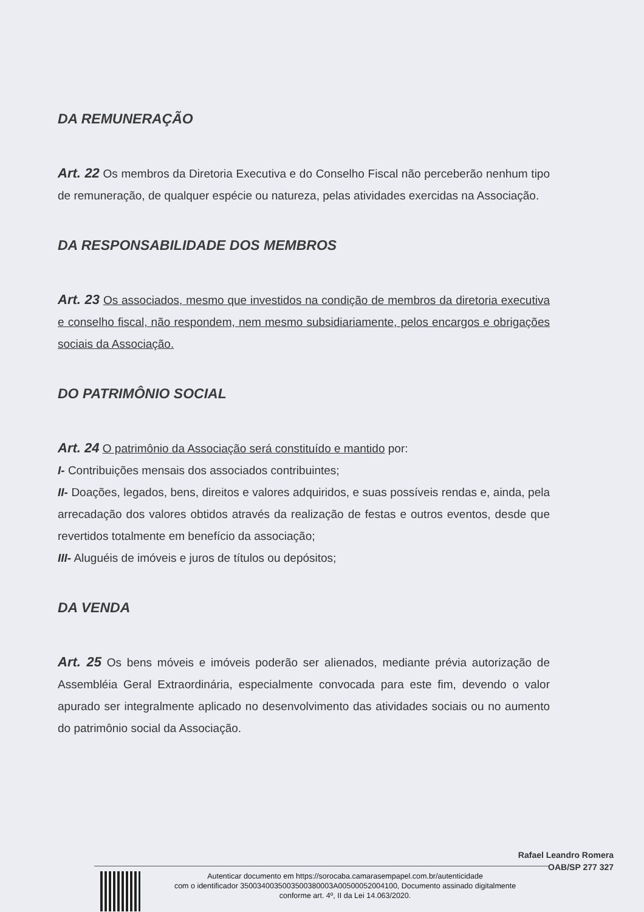DA REMUNERAÇÃO
Art. 22 Os membros da Diretoria Executiva e do Conselho Fiscal não perceberão nenhum tipo de remuneração, de qualquer espécie ou natureza, pelas atividades exercidas na Associação.
DA RESPONSABILIDADE DOS MEMBROS
Art. 23 Os associados, mesmo que investidos na condição de membros da diretoria executiva e conselho fiscal, não respondem, nem mesmo subsidiariamente, pelos encargos e obrigações sociais da Associação.
DO PATRIMÔNIO SOCIAL
Art. 24 O patrimônio da Associação será constituído e mantido por:
I- Contribuições mensais dos associados contribuintes;
II- Doações, legados, bens, direitos e valores adquiridos, e suas possíveis rendas e, ainda, pela arrecadação dos valores obtidos através da realização de festas e outros eventos, desde que revertidos totalmente em benefício da associação;
III- Aluguéis de imóveis e juros de títulos ou depósitos;
DA VENDA
Art. 25 Os bens móveis e imóveis poderão ser alienados, mediante prévia autorização de Assembléia Geral Extraordinária, especialmente convocada para este fim, devendo o valor apurado ser integralmente aplicado no desenvolvimento das atividades sociais ou no aumento do patrimônio social da Associação.
Rafael Leandro Romera
OAB/SP 277 327
Autenticar documento em https://sorocaba.camarasempapel.com.br/autenticidade
com o identificador 3500340035003500380003A00500052004100, Documento assinado digitalmente
conforme art. 4º, II da Lei 14.063/2020.